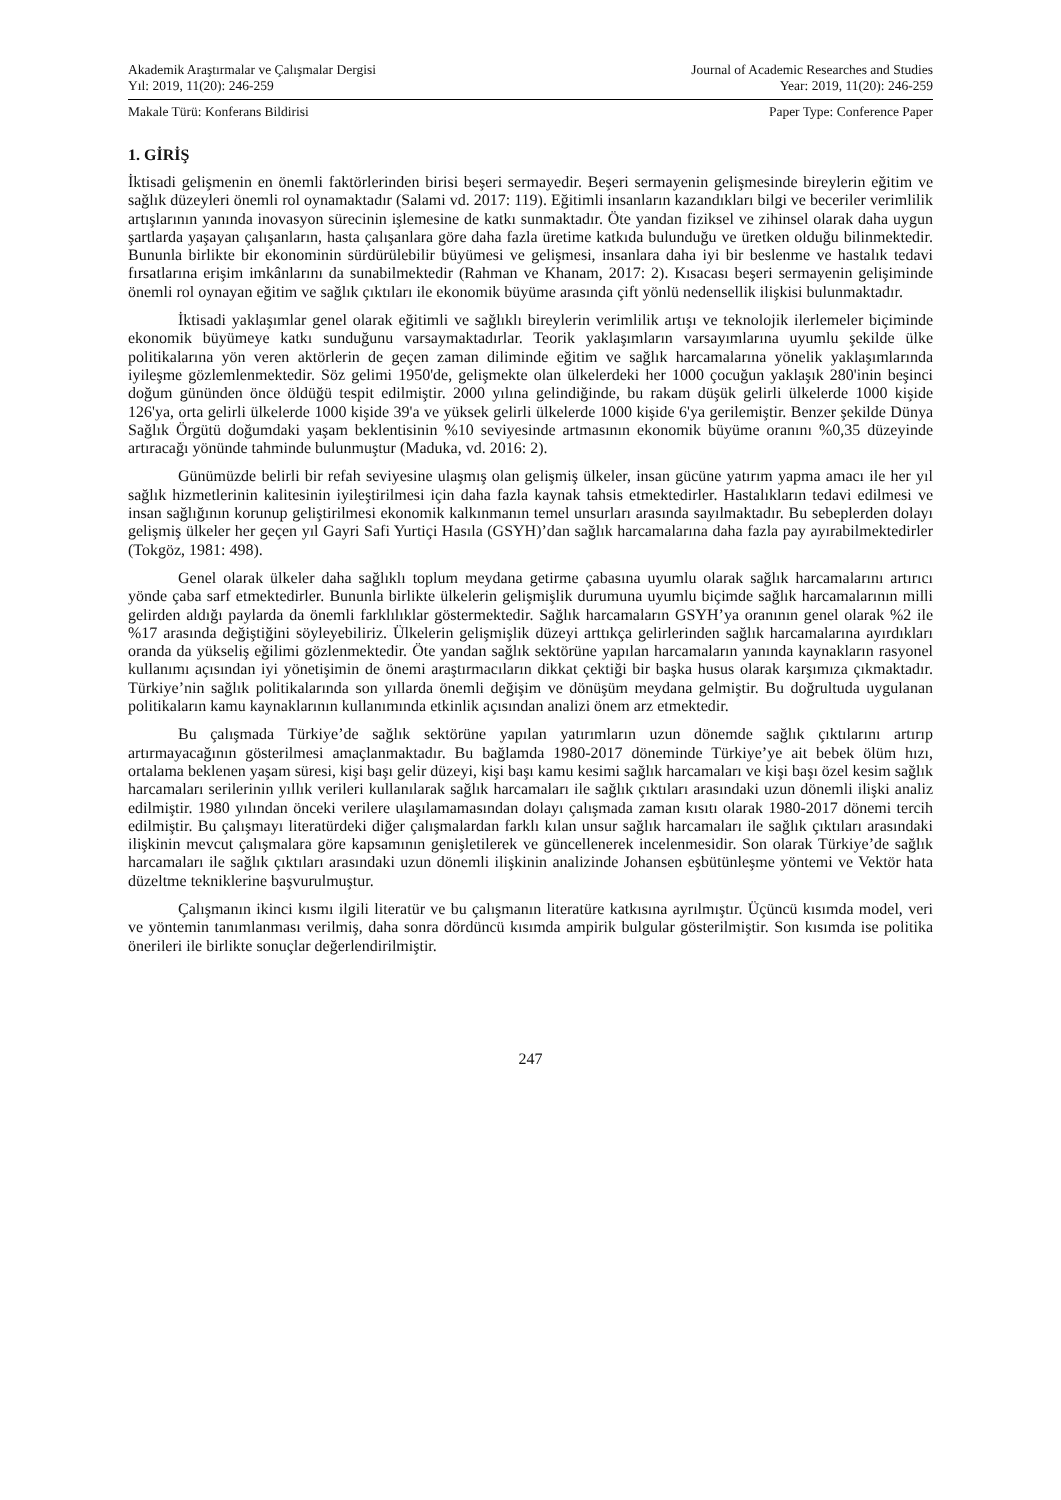Akademik Araştırmalar ve Çalışmalar Dergisi
Yıl: 2019, 11(20): 246-259
Journal of Academic Researches and Studies
Year: 2019, 11(20): 246-259
Makale Türü: Konferans Bildirisi
Paper Type: Conference Paper
1. GİRİŞ
İktisadi gelişmenin en önemli faktörlerinden birisi beşeri sermayedir. Beşeri sermayenin gelişmesinde bireylerin eğitim ve sağlık düzeyleri önemli rol oynamaktadır (Salami vd. 2017: 119). Eğitimli insanların kazandıkları bilgi ve beceriler verimlilik artışlarının yanında inovasyon sürecinin işlemesine de katkı sunmaktadır. Öte yandan fiziksel ve zihinsel olarak daha uygun şartlarda yaşayan çalışanların, hasta çalışanlara göre daha fazla üretime katkıda bulunduğu ve üretken olduğu bilinmektedir. Bununla birlikte bir ekonominin sürdürülebilir büyümesi ve gelişmesi, insanlara daha iyi bir beslenme ve hastalık tedavi fırsatlarına erişim imkânlarını da sunabilmektedir (Rahman ve Khanam, 2017: 2). Kısacası beşeri sermayenin gelişiminde önemli rol oynayan eğitim ve sağlık çıktıları ile ekonomik büyüme arasında çift yönlü nedensellik ilişkisi bulunmaktadır.
İktisadi yaklaşımlar genel olarak eğitimli ve sağlıklı bireylerin verimlilik artışı ve teknolojik ilerlemeler biçiminde ekonomik büyümeye katkı sunduğunu varsaymaktadırlar. Teorik yaklaşımların varsayımlarına uyumlu şekilde ülke politikalarına yön veren aktörlerin de geçen zaman diliminde eğitim ve sağlık harcamalarına yönelik yaklaşımlarında iyileşme gözlemlenmektedir. Söz gelimi 1950'de, gelişmekte olan ülkelerdeki her 1000 çocuğun yaklaşık 280'inin beşinci doğum gününden önce öldüğü tespit edilmiştir. 2000 yılına gelindiğinde, bu rakam düşük gelirli ülkelerde 1000 kişide 126'ya, orta gelirli ülkelerde 1000 kişide 39'a ve yüksek gelirli ülkelerde 1000 kişide 6'ya gerilemiştir. Benzer şekilde Dünya Sağlık Örgütü doğumdaki yaşam beklentisinin %10 seviyesinde artmasının ekonomik büyüme oranını %0,35 düzeyinde artıracağı yönünde tahminde bulunmuştur (Maduka, vd. 2016: 2).
Günümüzde belirli bir refah seviyesine ulaşmış olan gelişmiş ülkeler, insan gücüne yatırım yapma amacı ile her yıl sağlık hizmetlerinin kalitesinin iyileştirilmesi için daha fazla kaynak tahsis etmektedirler. Hastalıkların tedavi edilmesi ve insan sağlığının korunup geliştirilmesi ekonomik kalkınmanın temel unsurları arasında sayılmaktadır. Bu sebeplerden dolayı gelişmiş ülkeler her geçen yıl Gayri Safi Yurtiçi Hasıla (GSYH)’dan sağlık harcamalarına daha fazla pay ayırabilmektedirler (Tokgöz, 1981: 498).
Genel olarak ülkeler daha sağlıklı toplum meydana getirme çabasına uyumlu olarak sağlık harcamalarını artırıcı yönde çaba sarf etmektedirler. Bununla birlikte ülkelerin gelişmişlik durumuna uyumlu biçimde sağlık harcamalarının milli gelirden aldığı paylarda da önemli farklılıklar göstermektedir. Sağlık harcamaların GSYH’ya oranının genel olarak %2 ile %17 arasında değiştiğini söyleyebiliriz. Ülkelerin gelişmişlik düzeyi arttıkça gelirlerinden sağlık harcamalarına ayırdıkları oranda da yükseliş eğilimi gözlenmektedir. Öte yandan sağlık sektörüne yapılan harcamaların yanında kaynakların rasyonel kullanımı açısından iyi yönetişimin de önemi araştırmacıların dikkat çektiği bir başka husus olarak karşımıza çıkmaktadır. Türkiye’nin sağlık politikalarında son yıllarda önemli değişim ve dönüşüm meydana gelmiştir. Bu doğrultuda uygulanan politikaların kamu kaynaklarının kullanımında etkinlik açısından analizi önem arz etmektedir.
Bu çalışmada Türkiye’de sağlık sektörüne yapılan yatırımların uzun dönemde sağlık çıktılarını artırıp artırmayacağının gösterilmesi amaçlanmaktadır. Bu bağlamda 1980-2017 döneminde Türkiye’ye ait bebek ölüm hızı, ortalama beklenen yaşam süresi, kişi başı gelir düzeyi, kişi başı kamu kesimi sağlık harcamaları ve kişi başı özel kesim sağlık harcamaları serilerinin yıllık verileri kullanılarak sağlık harcamaları ile sağlık çıktıları arasındaki uzun dönemli ilişki analiz edilmiştir. 1980 yılından önceki verilere ulaşılamamasından dolayı çalışmada zaman kısıtı olarak 1980-2017 dönemi tercih edilmiştir. Bu çalışmayı literatürdeki diğer çalışmalardan farklı kılan unsur sağlık harcamaları ile sağlık çıktıları arasındaki ilişkinin mevcut çalışmalara göre kapsamının genişletilerek ve güncellenerek incelenmesidir. Son olarak Türkiye’de sağlık harcamaları ile sağlık çıktıları arasındaki uzun dönemli ilişkinin analizinde Johansen eşbütünleşme yöntemi ve Vektör hata düzeltme tekniklerine başvurulmuştur.
Çalışmanın ikinci kısmı ilgili literatür ve bu çalışmanın literatüre katkısına ayrılmıştır. Üçüncü kısımda model, veri ve yöntemin tanımlanması verilmiş, daha sonra dördüncü kısımda ampirik bulgular gösterilmiştir. Son kısımda ise politika önerileri ile birlikte sonuçlar değerlendirilmiştir.
247